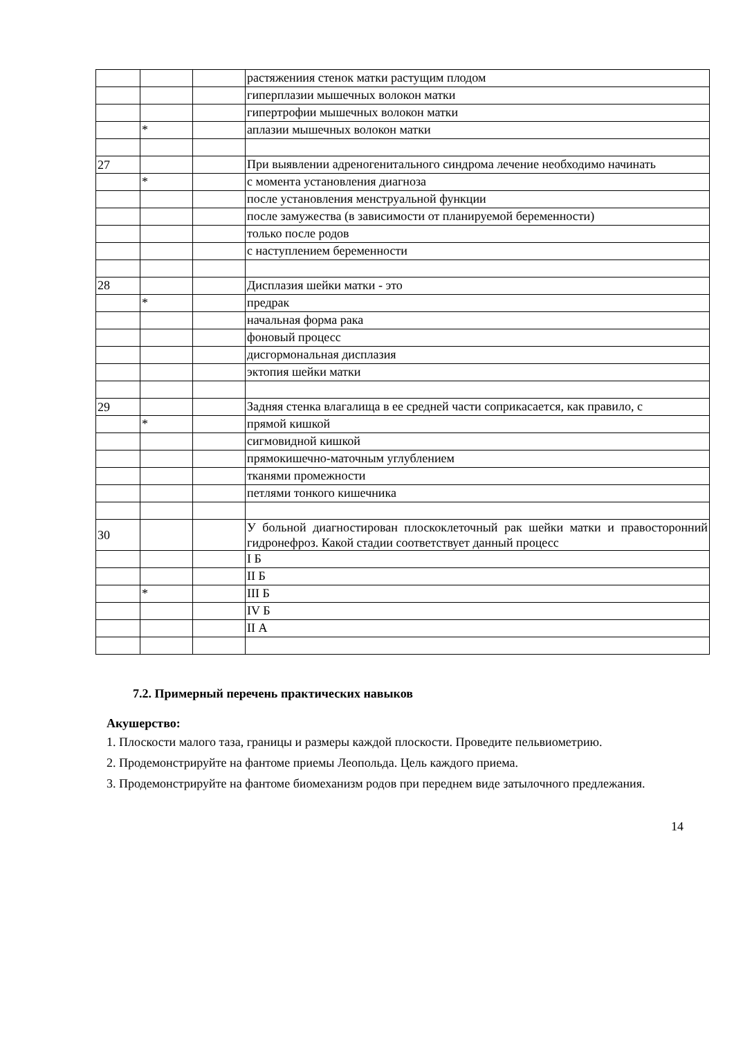| | | | растяжениия стенок матки растущим плодом |
| | | | гиперплазии мышечных волокон матки |
| | | | гипертрофии мышечных волокон матки |
| | * | | аплазии мышечных волокон матки |
| 27 | | | При выявлении адреногенитального синдрома лечение необходимо начинать |
| | * | | с момента установления диагноза |
| | | | после установления менструальной функции |
| | | | после замужества (в зависимости от планируемой беременности) |
| | | | только после родов |
| | | | с наступлением беременности |
| 28 | | | Дисплазия шейки матки - это |
| | * | | предрак |
| | | | начальная форма рака |
| | | | фоновый процесс |
| | | | дисгормональная дисплазия |
| | | | эктопия шейки матки |
| 29 | | | Задняя стенка влагалища в ее средней части соприкасается, как правило, с |
| | * | | прямой кишкой |
| | | | сигмовидной кишкой |
| | | | прямокишечно-маточным углублением |
| | | | тканями промежности |
| | | | петлями тонкого кишечника |
| 30 | | | У больной диагностирован плоскоклеточный рак шейки матки и правосторонний гидронефроз. Какой стадии соответствует данный процесс |
| | | | I Б |
| | | | II Б |
| | * | | III Б |
| | | | IV Б |
| | | | II А |
7.2. Примерный перечень практических навыков
Акушерство:
1. Плоскости малого таза, границы и размеры каждой плоскости. Проведите пельвиометрию.
2. Продемонстрируйте на фантоме приемы Леопольда. Цель каждого приема.
3. Продемонстрируйте на фантоме биомеханизм родов при переднем виде затылочного предлежания.
14